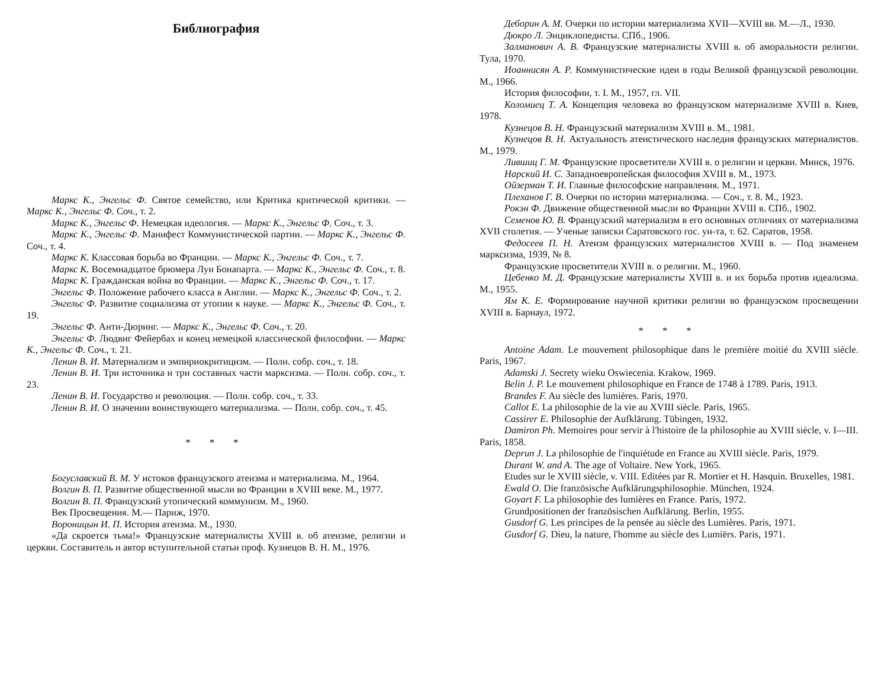Библиография
Маркс К., Энгельс Ф. Святое семейство, или Критика критической критики. — Маркс К., Энгельс Ф. Соч., т. 2.
Маркс К., Энгельс Ф. Немецкая идеология. — Маркс К., Энгельс Ф. Соч., т. 3.
Маркс К., Энгельс Ф. Манифест Коммунистической партии. — Маркс К., Энгельс Ф. Соч., т. 4.
Маркс К. Классовая борьба во Франции. — Маркс К., Энгельс Ф. Соч., т. 7.
Маркс К. Восемнадцатое брюмера Луи Бонапарта. — Маркс К., Энгельс Ф. Соч., т. 8.
Маркс К. Гражданская война во Франции. — Маркс К., Энгельс Ф. Соч., т. 17.
Энгельс Ф. Положение рабочего класса в Англии. — Маркс К., Энгельс Ф. Соч., т. 2.
Энгельс Ф. Развитие социализма от утопии к науке. — Маркс К., Энгельс Ф. Соч., т. 19.
Энгельс Ф. Анти-Дюринг. — Маркс К., Энгельс Ф. Соч., т. 20.
Энгельс Ф. Людвиг Фейербах и конец немецкой классической философии. — Маркс К., Энгельс Ф. Соч., т. 21.
Ленин В. И. Материализм и эмпириокритицизм. — Полн. собр. соч., т. 18.
Ленин В. И. Три источника и три составных части марксизма. — Полн. собр. соч., т. 23.
Ленин В. И. Государство и революция. — Полн. собр. соч., т. 33.
Ленин В. И. О значении воинствующего материализма. — Полн. собр. соч., т. 45.
* * *
Богуславский В. М. У истоков французского атеизма и материализма. М., 1964.
Волгин В. П. Развитие общественной мысли во Франции в XVIII веке. М., 1977.
Волгин В. П. Французский утопический коммунизм. М., 1960.
Век Просвещения. М.— Париж, 1970.
Вороницын И. П. История атеизма. М., 1930.
«Да скроется тьма!» Французские материалисты XVIII в. об атеизме, религии и церкви. Составитель и автор вступительной статьи проф. Кузнецов В. Н. М., 1976.
Деборин А. М. Очерки по истории материализма XVII—XVIII вв. М.—Л., 1930.
Дюкро Л. Энциклопедисты. СПб., 1906.
Залманович А. В. Французские материалисты XVIII в. об аморальности религии. Тула, 1970.
Иоаннисян А. Р. Коммунистические идеи в годы Великой французской революции. М., 1966.
История философии, т. I. М., 1957, гл. VII.
Коломиец Т. А. Концепция человека во французском материализме XVIII в. Киев, 1978.
Кузнецов В. Н. Французский материализм XVIII в. М., 1981.
Кузнецов В. Н. Актуальность атеистического наследия французских материалистов. М., 1979.
Лившиц Г. М. Французские просветители XVIII в. о религии и церкви. Минск, 1976.
Нарский И. С. Западноевропейская философия XVIII в. М., 1973.
Ойзерман Т. И. Главные философские направления. М., 1971.
Плеханов Г. В. Очерки по истории материализма. — Соч., т. 8. М., 1923.
Рокэн Ф. Движение общественной мысли во Франции XVIII в. СПб., 1902.
Семенов Ю. В. Французский материализм в его основных отличиях от материализма XVII столетия. — Ученые записки Саратовского гос. ун-та, т. 62. Саратов, 1958.
Федосеев П. Н. Атеизм французских материалистов XVIII в. — Под знаменем марксизма, 1939, № 8.
Французские просветители XVIII в. о религии. М., 1960.
Цебенко М. Д. Французские материалисты XVIII в. и их борьба против идеализма. М., 1955.
Ям К. Е. Формирование научной критики религии во французском просвещении XVIII в. Барнаул, 1972.
* * *
Antoine Adam. Le mouvement philosophique dans le première moitié du XVIII siècle. Paris, 1967.
Adamski J. Secrety wieku Oswiecenia. Krakow, 1969.
Belin J. P. Le mouvement philosophique en France de 1748 à 1789. Paris, 1913.
Brandes F. Au siècle des lumières. Paris, 1970.
Callot E. La philosophie de la vie au XVIII siècle. Paris, 1965.
Cassirer E. Philosophie der Aufklärung. Tübingen, 1932.
Damiron Ph. Memoires pour servir à l'histoire de la philosophie au XVIII siècle, v. I—III. Paris, 1858.
Deprun J. La philosophie de l'inquiétude en France au XVIII siècle. Paris, 1979.
Durant W. and A. The age of Voltaire. New York, 1965.
Etudes sur le XVIII siècle, v. VIII. Editées par R. Mortier et H. Hasquin. Bruxelles, 1981.
Ewald O. Die französische Aufklärungsphilosophie. München, 1924.
Goyart F. La philosophie des lumières en France. Paris, 1972.
Grundpositionen der französischen Aufklärung. Berlin, 1955.
Gusdorf G. Les principes de la pensée au siècle des Lumières. Paris, 1971.
Gusdorf G. Dieu, la nature, l'homme au siècle des Lumiërs. Paris, 1971.